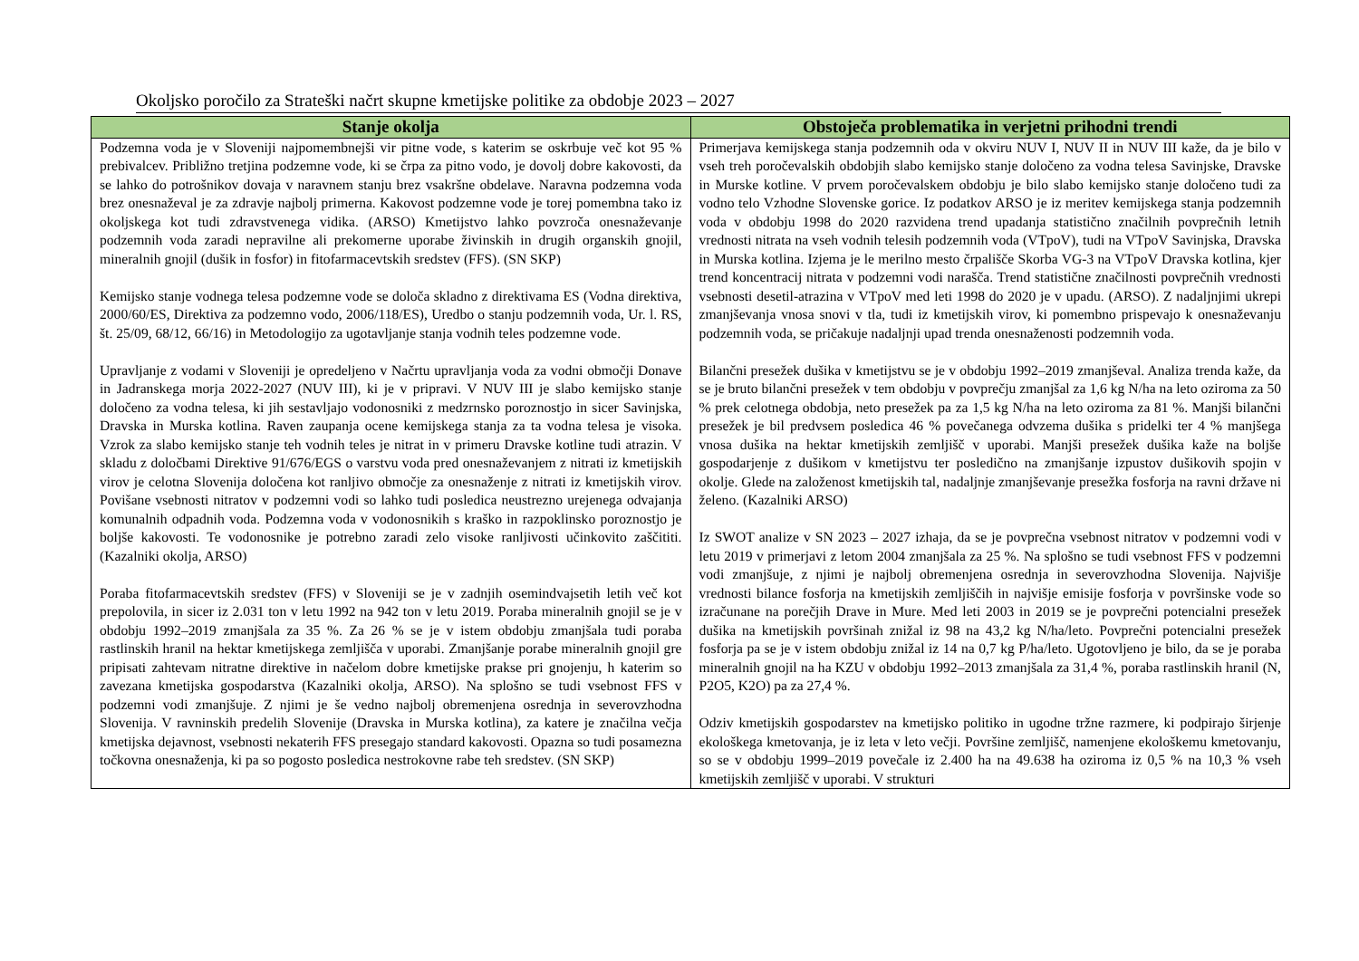Okoljsko poročilo za Strateški načrt skupne kmetijske politike za obdobje 2023 – 2027
| Stanje okolja | Obstoječa problematika in verjetni prihodni trendi |
| --- | --- |
| Podzemna voda je v Sloveniji najpomembnejši vir pitne vode, s katerim se oskrbuje več kot 95 % prebivalcev. Približno tretjina podzemne vode, ki se črpa za pitno vodo, je dovolj dobre kakovosti, da se lahko do potrošnikov dovaja v naravnem stanju brez vsakršne obdelave. Naravna podzemna voda brez onesnaževal je za zdravje najbolj primerna. Kakovost podzemne vode je torej pomembna tako iz okoljskega kot tudi zdravstvenega vidika. (ARSO) Kmetijstvo lahko povzroča onesnaževanje podzemnih voda zaradi nepravilne ali prekomerne uporabe živinskih in drugih organskih gnojil, mineralnih gnojil (dušik in fosfor) in fitofarmacevtskih sredstev (FFS). (SN SKP) Kemijsko stanje vodnega telesa podzemne vode se določa skladno z direktivama ES (Vodna direktiva, 2000/60/ES, Direktiva za podzemno vodo, 2006/118/ES), Uredbo o stanju podzemnih voda, Ur. l. RS, št. 25/09, 68/12, 66/16) in Metodologijo za ugotavljanje stanja vodnih teles podzemne vode. Upravljanje z vodami v Sloveniji je opredeljeno v Načrtu upravljanja voda za vodni območji Donave in Jadranskega morja 2022-2027 (NUV III), ki je v pripravi. V NUV III je slabo kemijsko stanje določeno za vodna telesa, ki jih sestavljajo vodonosniki z medzrnsko poroznostjo in sicer Savinjska, Dravska in Murska kotlina. Raven zaupanja ocene kemijskega stanja za ta vodna telesa je visoka. Vzrok za slabo kemijsko stanje teh vodnih teles je nitrat in v primeru Dravske kotline tudi atrazin. V skladu z določbami Direktive 91/676/EGS o varstvu voda pred onesnaževanjem z nitrati iz kmetijskih virov je celotna Slovenija določena kot ranljivo območje za onesnaženje z nitrati iz kmetijskih virov. Povišane vsebnosti nitratov v podzemni vodi so lahko tudi posledica neustrezno urejenega odvajanja komunalnih odpadnih voda. Podzemna voda v vodonosnikih s kraško in razpoklinsko poroznostjo je boljše kakovosti. Te vodonosnike je potrebno zaradi zelo visoke ranljivosti učinkovito zaščititi. (Kazalniki okolja, ARSO) Poraba fitofarmacevtskih sredstev (FFS) v Sloveniji se je v zadnjih osemindvajsetih letih več kot prepolovila, in sicer iz 2.031 ton v letu 1992 na 942 ton v letu 2019. Poraba mineralnih gnojil se je v obdobju 1992–2019 zmanjšala za 35 %. Za 26 % se je v istem obdobju zmanjšala tudi poraba rastlinskih hranil na hektar kmetijskega zemljišča v uporabi. Zmanjšanje porabe mineralnih gnojil gre pripisati zahtevam nitratne direktive in načelom dobre kmetijske prakse pri gnojenju, h katerim so zavezana kmetijska gospodarstva (Kazalniki okolja, ARSO). Na splošno se tudi vsebnost FFS v podzemni vodi zmanjšuje. Z njimi je še vedno najbolj obremenjena osrednja in severovzhodna Slovenija. V ravninskih predelih Slovenije (Dravska in Murska kotlina), za katere je značilna večja kmetijska dejavnost, vsebnosti nekaterih FFS presegajo standard kakovosti. Opazna so tudi posamezna točkovna onesnaženja, ki pa so pogosto posledica nestrokovne rabe teh sredstev. (SN SKP) | Primerjava kemijskega stanja podzemnih oda v okviru NUV I, NUV II in NUV III kaže, da je bilo v vseh treh poročevalskih obdobjih slabo kemijsko stanje določeno za vodna telesa Savinjske, Dravske in Murske kotline. V prvem poročevalskem obdobju je bilo slabo kemijsko stanje določeno tudi za vodno telo Vzhodne Slovenske gorice. Iz podatkov ARSO je iz meritev kemijskega stanja podzemnih voda v obdobju 1998 do 2020 razvidena trend upadanja statistično značilnih povprečnih letnih vrednosti nitrata na vseh vodnih telesih podzemnih voda (VTpoV), tudi na VTpoV Savinjska, Dravska in Murska kotlina. Izjema je le merilno mesto črpališče Skorba VG-3 na VTpoV Dravska kotlina, kjer trend koncentracij nitrata v podzemni vodi narašča. Trend statistične značilnosti povprečnih vrednosti vsebnosti desetil-atrazina v VTpoV med leti 1998 do 2020 je v upadu. (ARSO). Z nadaljnjimi ukrepi zmanjševanja vnosa snovi v tla, tudi iz kmetijskih virov, ki pomembno prispevajo k onesnaževanju podzemnih voda, se pričakuje nadaljnji upad trenda onesnaženosti podzemnih voda. Bilančni presežek dušika v kmetijstvu se je v obdobju 1992–2019 zmanjševal. Analiza trenda kaže, da se je bruto bilančni presežek v tem obdobju v povprečju zmanjšal za 1,6 kg N/ha na leto oziroma za 50 % prek celotnega obdobja, neto presežek pa za 1,5 kg N/ha na leto oziroma za 81 %. Manjši bilančni presežek je bil predvsem posledica 46 % povečanega odvzema dušika s pridelki ter 4 % manjšega vnosa dušika na hektar kmetijskih zemljišč v uporabi. Manjši presežek dušika kaže na boljše gospodarjenje z dušikom v kmetijstvu ter posledično na zmanjšanje izpustov dušikovih spojin v okolje. Glede na založenost kmetijskih tal, nadaljnje zmanjševanje presežka fosforja na ravni države ni želeno. (Kazalniki ARSO) Iz SWOT analize v SN 2023 – 2027 izhaja, da se je povprečna vsebnost nitratov v podzemni vodi v letu 2019 v primerjavi z letom 2004 zmanjšala za 25 %. Na splošno se tudi vsebnost FFS v podzemni vodi zmanjšuje, z njimi je najbolj obremenjena osrednja in severovzhodna Slovenija. Najvišje vrednosti bilance fosforja na kmetijskih zemljiščih in najvišje emisije fosforja v površinske vode so izračunane na porečjih Drave in Mure. Med leti 2003 in 2019 se je povprečni potencialni presežek dušika na kmetijskih površinah znižal iz 98 na 43,2 kg N/ha/leto. Povprečni potencialni presežek fosforja pa se je v istem obdobju znižal iz 14 na 0,7 kg P/ha/leto. Ugotovljeno je bilo, da se je poraba mineralnih gnojil na ha KZU v obdobju 1992–2013 zmanjšala za 31,4 %, poraba rastlinskih hranil (N, P2O5, K2O) pa za 27,4 %. Odziv kmetijskih gospodarstev na kmetijsko politiko in ugodne tržne razmere, ki podpirajo širjenje ekološkega kmetovanja, je iz leta v leto večji. Površine zemljišč, namenjene ekološkemu kmetovanju, so se v obdobju 1999–2019 povečale iz 2.400 ha na 49.638 ha oziroma iz 0,5 % na 10,3 % vseh kmetijskih zemljišč v uporabi. V strukturi |